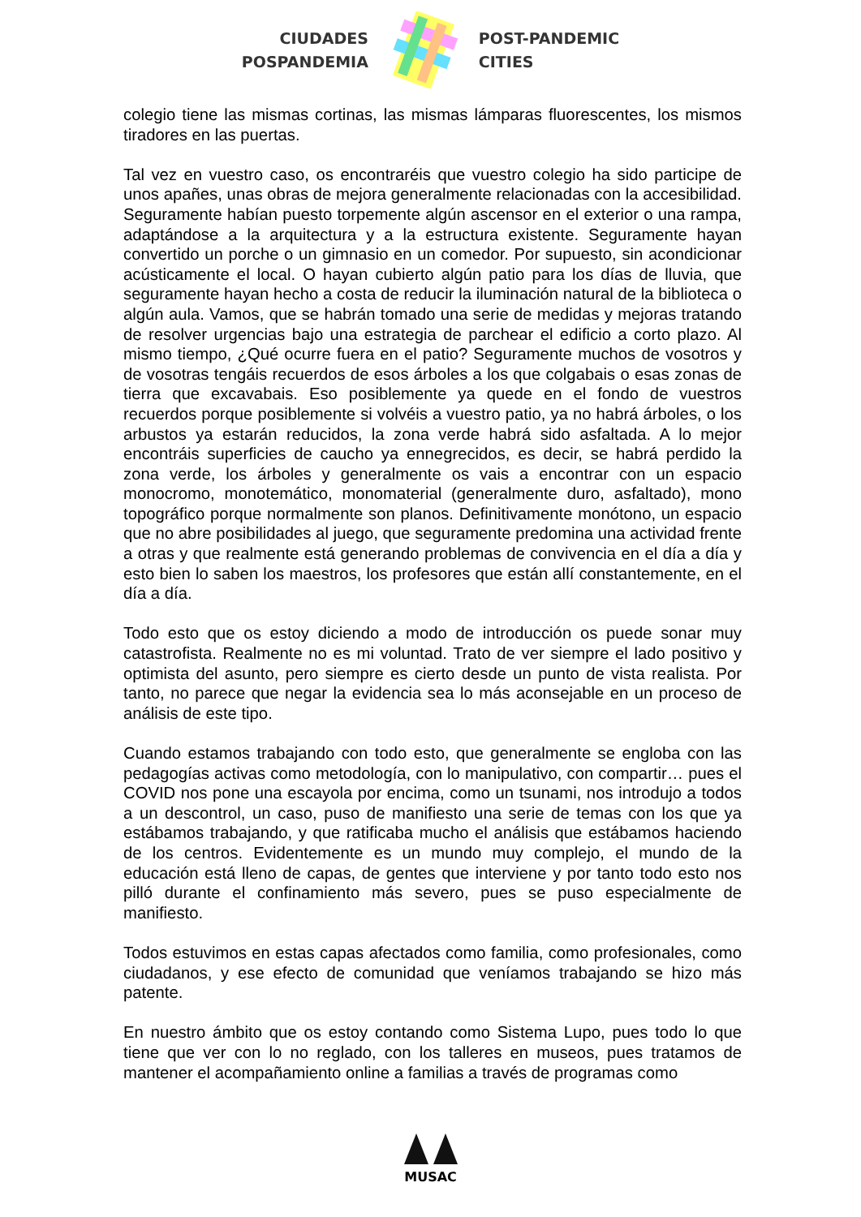CIUDADES
POSPANDEMIA
POST-PANDEMIC
CITIES
colegio tiene las mismas cortinas, las mismas lámparas fluorescentes, los mismos tiradores en las puertas.
Tal vez en vuestro caso, os encontraréis que vuestro colegio ha sido participe de unos apañes, unas obras de mejora generalmente relacionadas con la accesibilidad. Seguramente habían puesto torpemente algún ascensor en el exterior o una rampa, adaptándose a la arquitectura y a la estructura existente. Seguramente hayan convertido un porche o un gimnasio en un comedor. Por supuesto, sin acondicionar acústicamente el local. O hayan cubierto algún patio para los días de lluvia, que seguramente hayan hecho a costa de reducir la iluminación natural de la biblioteca o algún aula. Vamos, que se habrán tomado una serie de medidas y mejoras tratando de resolver urgencias bajo una estrategia de parchear el edificio a corto plazo. Al mismo tiempo, ¿Qué ocurre fuera en el patio? Seguramente muchos de vosotros y de vosotras tengáis recuerdos de esos árboles a los que colgabais o esas zonas de tierra que excavabais. Eso posiblemente ya quede en el fondo de vuestros recuerdos porque posiblemente si volvéis a vuestro patio, ya no habrá árboles, o los arbustos ya estarán reducidos, la zona verde habrá sido asfaltada. A lo mejor encontráis superficies de caucho ya ennegrecidos, es decir, se habrá perdido la zona verde, los árboles y generalmente os vais a encontrar con un espacio monocromo, monotemático, monomaterial (generalmente duro, asfaltado), mono topográfico porque normalmente son planos. Definitivamente monótono, un espacio que no abre posibilidades al juego, que seguramente predomina una actividad frente a otras y que realmente está generando problemas de convivencia en el día a día y esto bien lo saben los maestros, los profesores que están allí constantemente, en el día a día.
Todo esto que os estoy diciendo a modo de introducción os puede sonar muy catastrofista. Realmente no es mi voluntad. Trato de ver siempre el lado positivo y optimista del asunto, pero siempre es cierto desde un punto de vista realista. Por tanto, no parece que negar la evidencia sea lo más aconsejable en un proceso de análisis de este tipo.
Cuando estamos trabajando con todo esto, que generalmente se engloba con las pedagogías activas como metodología, con lo manipulativo, con compartir… pues el COVID nos pone una escayola por encima, como un tsunami, nos introdujo a todos a un descontrol, un caso, puso de manifiesto una serie de temas con los que ya estábamos trabajando, y que ratificaba mucho el análisis que estábamos haciendo de los centros. Evidentemente es un mundo muy complejo, el mundo de la educación está lleno de capas, de gentes que interviene y por tanto todo esto nos pilló durante el confinamiento más severo, pues se puso especialmente de manifiesto.
Todos estuvimos en estas capas afectados como familia, como profesionales, como ciudadanos, y ese efecto de comunidad que veníamos trabajando se hizo más patente.
En nuestro ámbito que os estoy contando como Sistema Lupo, pues todo lo que tiene que ver con lo no reglado, con los talleres en museos, pues tratamos de mantener el acompañamiento online a familias a través de programas como
MUSAC